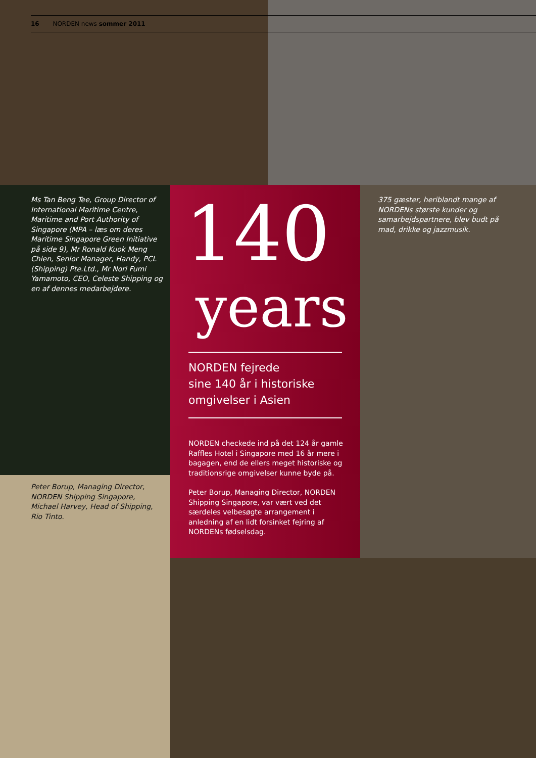16 NORDEN news sommer 2011
Ms Tan Beng Tee, Group Director of International Maritime Centre, Maritime and Port Authority of Singapore (MPA – læs om deres Maritime Singapore Green Initiative på side 9), Mr Ronald Kuok Meng Chien, Senior Manager, Handy, PCL (Shipping) Pte.Ltd., Mr Nori Fumi Yamamoto, CEO, Celeste Shipping og en af dennes medarbejdere.
Peter Borup, Managing Director, NORDEN Shipping Singapore, Michael Harvey, Head of Shipping, Rio Tinto.
375 gæster, heriblandt mange af NORDENs største kunder og samarbejdspartnere, blev budt på mad, drikke og jazzmusik.
140
years
NORDEN fejrede
sine 140 år i historiske
omgivelser i Asien
NORDEN checkede ind på det 124 år gamle Raffles Hotel i Singapore med 16 år mere i bagagen, end de ellers meget historiske og traditionsrige omgivelser kunne byde på.
Peter Borup, Managing Director, NORDEN Shipping Singapore, var vært ved det særdeles velbesøgte arrangement i anledning af en lidt forsinket fejring af NORDENs fødselsdag.